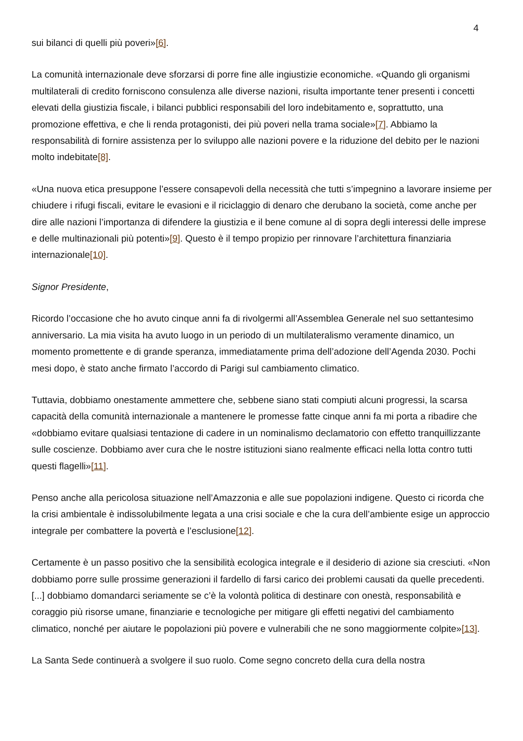4
sui bilanci di quelli più poveri»[6].
La comunità internazionale deve sforzarsi di porre fine alle ingiustizie economiche. «Quando gli organismi multilaterali di credito forniscono consulenza alle diverse nazioni, risulta importante tener presenti i concetti elevati della giustizia fiscale, i bilanci pubblici responsabili del loro indebitamento e, soprattutto, una promozione effettiva, e che li renda protagonisti, dei più poveri nella trama sociale»[7]. Abbiamo la responsabilità di fornire assistenza per lo sviluppo alle nazioni povere e la riduzione del debito per le nazioni molto indebitate[8].
«Una nuova etica presuppone l’essere consapevoli della necessità che tutti s’impegnino a lavorare insieme per chiudere i rifugi fiscali, evitare le evasioni e il riciclaggio di denaro che derubano la società, come anche per dire alle nazioni l’importanza di difendere la giustizia e il bene comune al di sopra degli interessi delle imprese e delle multinazionali più potenti»[9]. Questo è il tempo propizio per rinnovare l’architettura finanziaria internazionale[10].
Signor Presidente,
Ricordo l’occasione che ho avuto cinque anni fa di rivolgermi all’Assemblea Generale nel suo settantesimo anniversario. La mia visita ha avuto luogo in un periodo di un multilateralismo veramente dinamico, un momento promettente e di grande speranza, immediatamente prima dell’adozione dell’Agenda 2030. Pochi mesi dopo, è stato anche firmato l’accordo di Parigi sul cambiamento climatico.
Tuttavia, dobbiamo onestamente ammettere che, sebbene siano stati compiuti alcuni progressi, la scarsa capacità della comunità internazionale a mantenere le promesse fatte cinque anni fa mi porta a ribadire che «dobbiamo evitare qualsiasi tentazione di cadere in un nominalismo declamatorio con effetto tranquillizzante sulle coscienze. Dobbiamo aver cura che le nostre istituzioni siano realmente efficaci nella lotta contro tutti questi flagelli»[11].
Penso anche alla pericolosa situazione nell’Amazzonia e alle sue popolazioni indigene. Questo ci ricorda che la crisi ambientale è indissolubilmente legata a una crisi sociale e che la cura dell’ambiente esige un approccio integrale per combattere la povertà e l’esclusione[12].
Certamente è un passo positivo che la sensibilità ecologica integrale e il desiderio di azione sia cresciuti. «Non dobbiamo porre sulle prossime generazioni il fardello di farsi carico dei problemi causati da quelle precedenti. [...] dobbiamo domandarci seriamente se c’è la volontà politica di destinare con onestà, responsabilità e coraggio più risorse umane, finanziarie e tecnologiche per mitigare gli effetti negativi del cambiamento climatico, nonché per aiutare le popolazioni più povere e vulnerabili che ne sono maggiormente colpite»[13].
La Santa Sede continuerà a svolgere il suo ruolo. Come segno concreto della cura della nostra